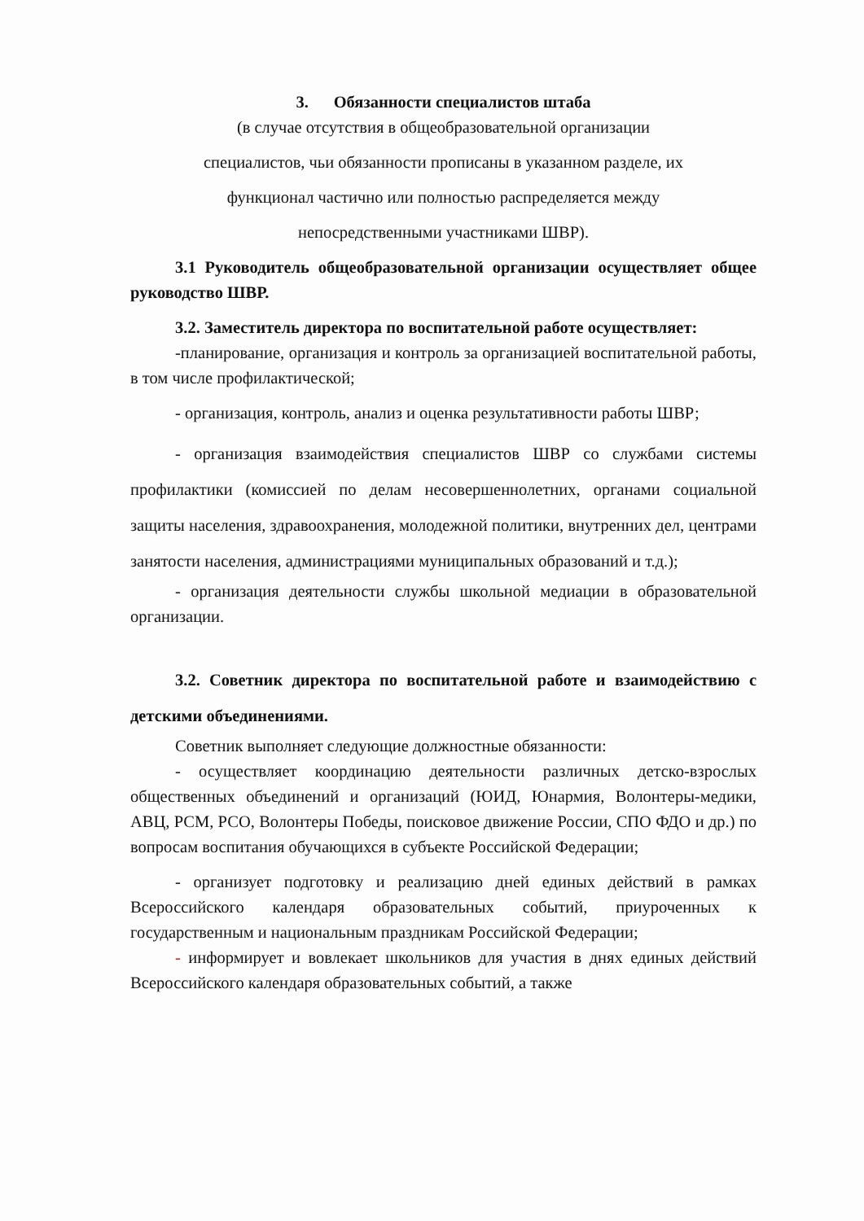3. Обязанности специалистов штаба
(в случае отсутствия в общеобразовательной организации
специалистов, чьи обязанности прописаны в указанном разделе, их
функционал частично или полностью распределяется между
непосредственными участниками ШВР).
3.1 Руководитель общеобразовательной организации осуществляет общее руководство ШВР.
3.2. Заместитель директора по воспитательной работе осуществляет:
-планирование, организация и контроль за организацией воспитательной работы, в том числе профилактической;
- организация, контроль, анализ и оценка результативности работы ШВР;
- организация взаимодействия специалистов ШВР со службами системы профилактики (комиссией по делам несовершеннолетних, органами социальной защиты населения, здравоохранения, молодежной политики, внутренних дел, центрами занятости населения, администрациями муниципальных образований и т.д.);
- организация деятельности службы школьной медиации в образовательной организации.
3.2. Советник директора по воспитательной работе и взаимодействию с детскими объединениями.
Советник выполняет следующие должностные обязанности:
- осуществляет координацию деятельности различных детско-взрослых общественных объединений и организаций (ЮИД, Юнармия, Волонтеры-медики, АВЦ, РСМ, РСО, Волонтеры Победы, поисковое движение России, СПО ФДО и др.) по вопросам воспитания обучающихся в субъекте Российской Федерации;
- организует подготовку и реализацию дней единых действий в рамках Всероссийского календаря образовательных событий, приуроченных к государственным и национальным праздникам Российской Федерации;
- информирует и вовлекает школьников для участия в днях единых действий Всероссийского календаря образовательных событий, а также